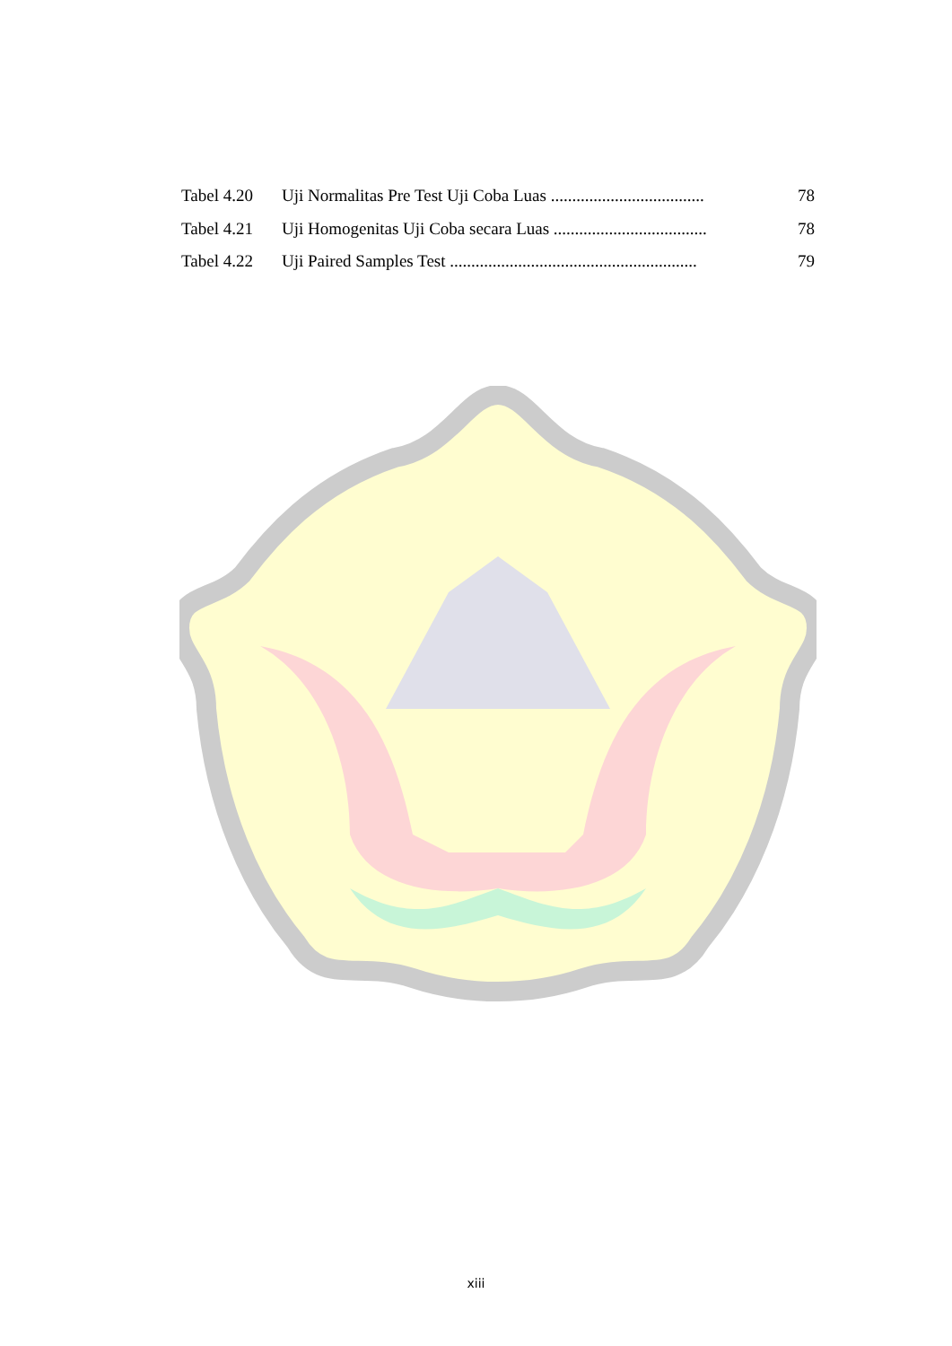Tabel 4.20 Uji Normalitas Pre Test Uji Coba Luas .................................... 78
Tabel 4.21 Uji Homogenitas Uji Coba secara Luas .................................... 78
Tabel 4.22 Uji Paired Samples Test .......................................................... 79
xiii